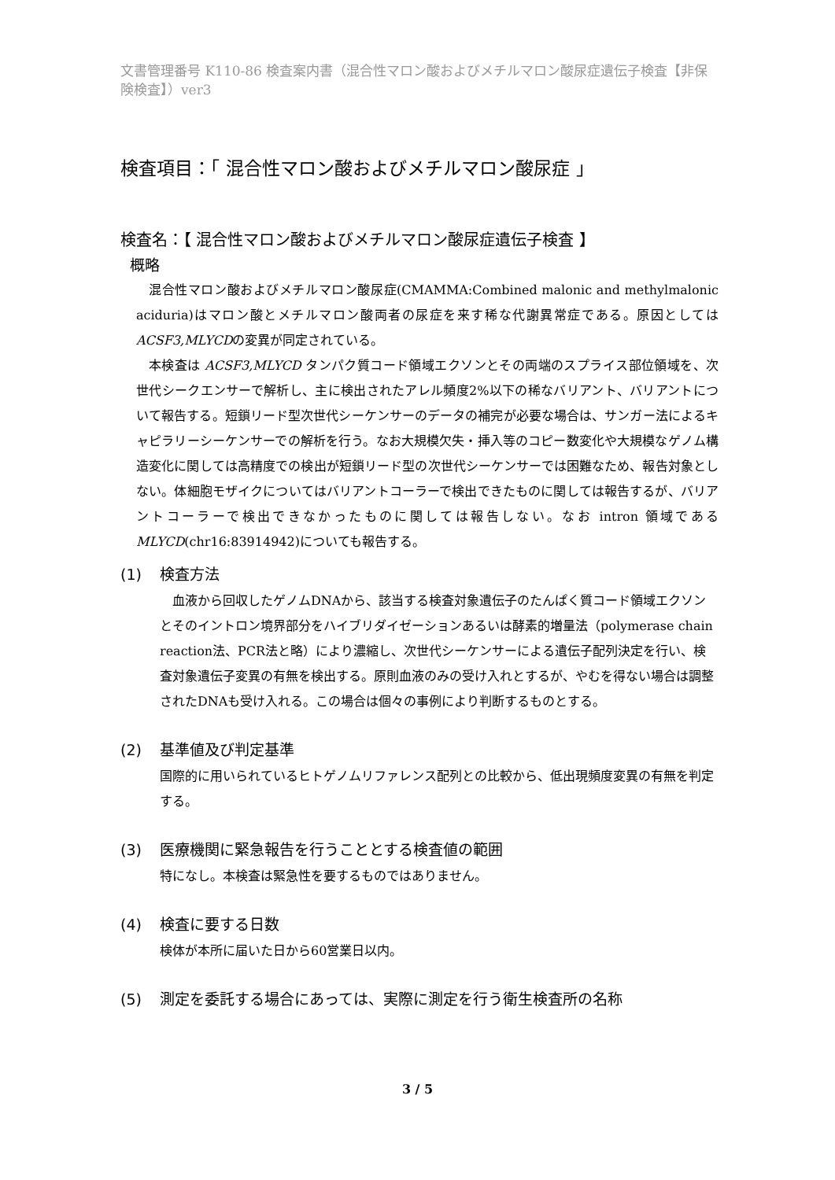文書管理番号 K110-86 検査案内書（混合性マロン酸およびメチルマロン酸尿症遺伝子検査【非保険検査】）ver3
検査項目：「 混合性マロン酸およびメチルマロン酸尿症 」
検査名：【 混合性マロン酸およびメチルマロン酸尿症遺伝子検査 】
概略
混合性マロン酸およびメチルマロン酸尿症(CMAMMA:Combined malonic and methylmalonic aciduria)はマロン酸とメチルマロン酸両者の尿症を来す稀な代謝異常症である。原因としてはACSF3,MLYCDの変異が同定されている。
本検査は ACSF3,MLYCD タンパク質コード領域エクソンとその両端のスプライス部位領域を、次世代シークエンサーで解析し、主に検出されたアレル頻度2%以下の稀なバリアント、バリアントについて報告する。短鎖リード型次世代シーケンサーのデータの補完が必要な場合は、サンガー法によるキャピラリーシーケンサーでの解析を行う。なお大規模欠失・挿入等のコピー数変化や大規模なゲノム構造変化に関しては高精度での検出が短鎖リード型の次世代シーケンサーでは困難なため、報告対象としない。体細胞モザイクについてはバリアントコーラーで検出できたものに関しては報告するが、バリアントコーラーで検出できなかったものに関しては報告しない。なお intron 領域である MLYCD(chr16:83914942)についても報告する。
(1) 検査方法
　血液から回収したゲノムDNAから、該当する検査対象遺伝子のたんぱく質コード領域エクソンとそのイントロン境界部分をハイブリダイゼーションあるいは酵素的増量法（polymerase chain reaction法、PCR法と略）により濃縮し、次世代シーケンサーによる遺伝子配列決定を行い、検査対象遺伝子変異の有無を検出する。原則血液のみの受け入れとするが、やむを得ない場合は調整されたDNAも受け入れる。この場合は個々の事例により判断するものとする。
(2) 基準値及び判定基準
国際的に用いられているヒトゲノムリファレンス配列との比較から、低出現頻度変異の有無を判定する。
(3) 医療機関に緊急報告を行うこととする検査値の範囲
特になし。本検査は緊急性を要するものではありません。
(4) 検査に要する日数
検体が本所に届いた日から60営業日以内。
(5) 測定を委託する場合にあっては、実際に測定を行う衛生検査所の名称
3 / 5